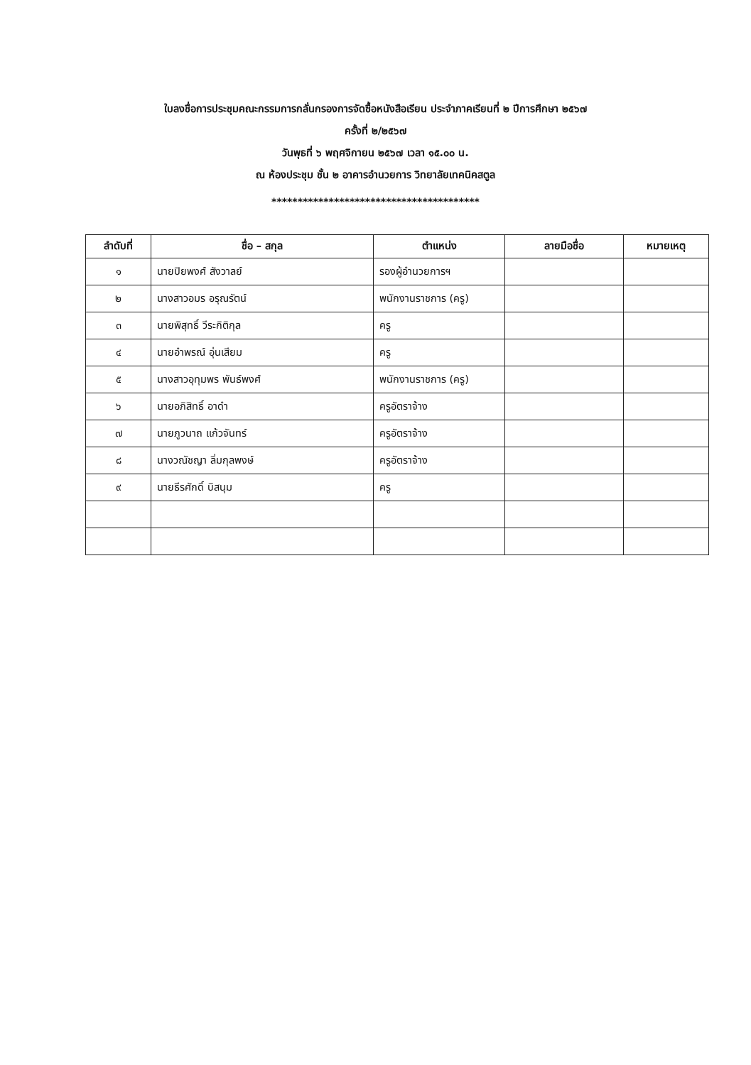ใบลงชื่อการประชุมคณะกรรมการกลั่นกรองการจัดซื้อหนังสือเรียน ประจำภาคเรียนที่ ๒ ปีการศึกษา ๒๕๖๗
ครั้งที่ ๒/๒๕๖๗
วันพุธที่ ๖ พฤศจิกายน ๒๕๖๗ เวลา ๑๕.๐๐ น.
ณ ห้องประชุม ชั้น ๒ อาคารอำนวยการ วิทยาลัยเทคนิคสตูล
****************************************
| ลำดับที่ | ชื่อ – สกุล | ตำแหน่ง | ลายมือชื่อ | หมายเหตุ |
| --- | --- | --- | --- | --- |
| ๑ | นายปิยพงศ์ สังวาลย์ | รองผู้อำนวยการฯ | | |
| ๒ | นางสาวอมร อรุณรัตน์ | พนักงานราชการ (ครู) | | |
| ๓ | นายพิสุทธิ์ วีระกิติกุล | ครู | | |
| ๔ | นายอำพรณ์ อุ่นเสียม | ครู | | |
| ๕ | นางสาวอุทุมพร พันธ์พงศ์ | พนักงานราชการ (ครู) | | |
| ๖ | นายอภิสิทธิ์ อาดำ | ครูอัตราจ้าง | | |
| ๗ | นายภูวนาถ แก้วจันทร์ | ครูอัตราจ้าง | | |
| ๘ | นางวณัชญา ลิ่มกุลพงษ์ | ครูอัตราจ้าง | | |
| ๙ | นายธีรศักดิ์ บิสนุม | ครู | | |